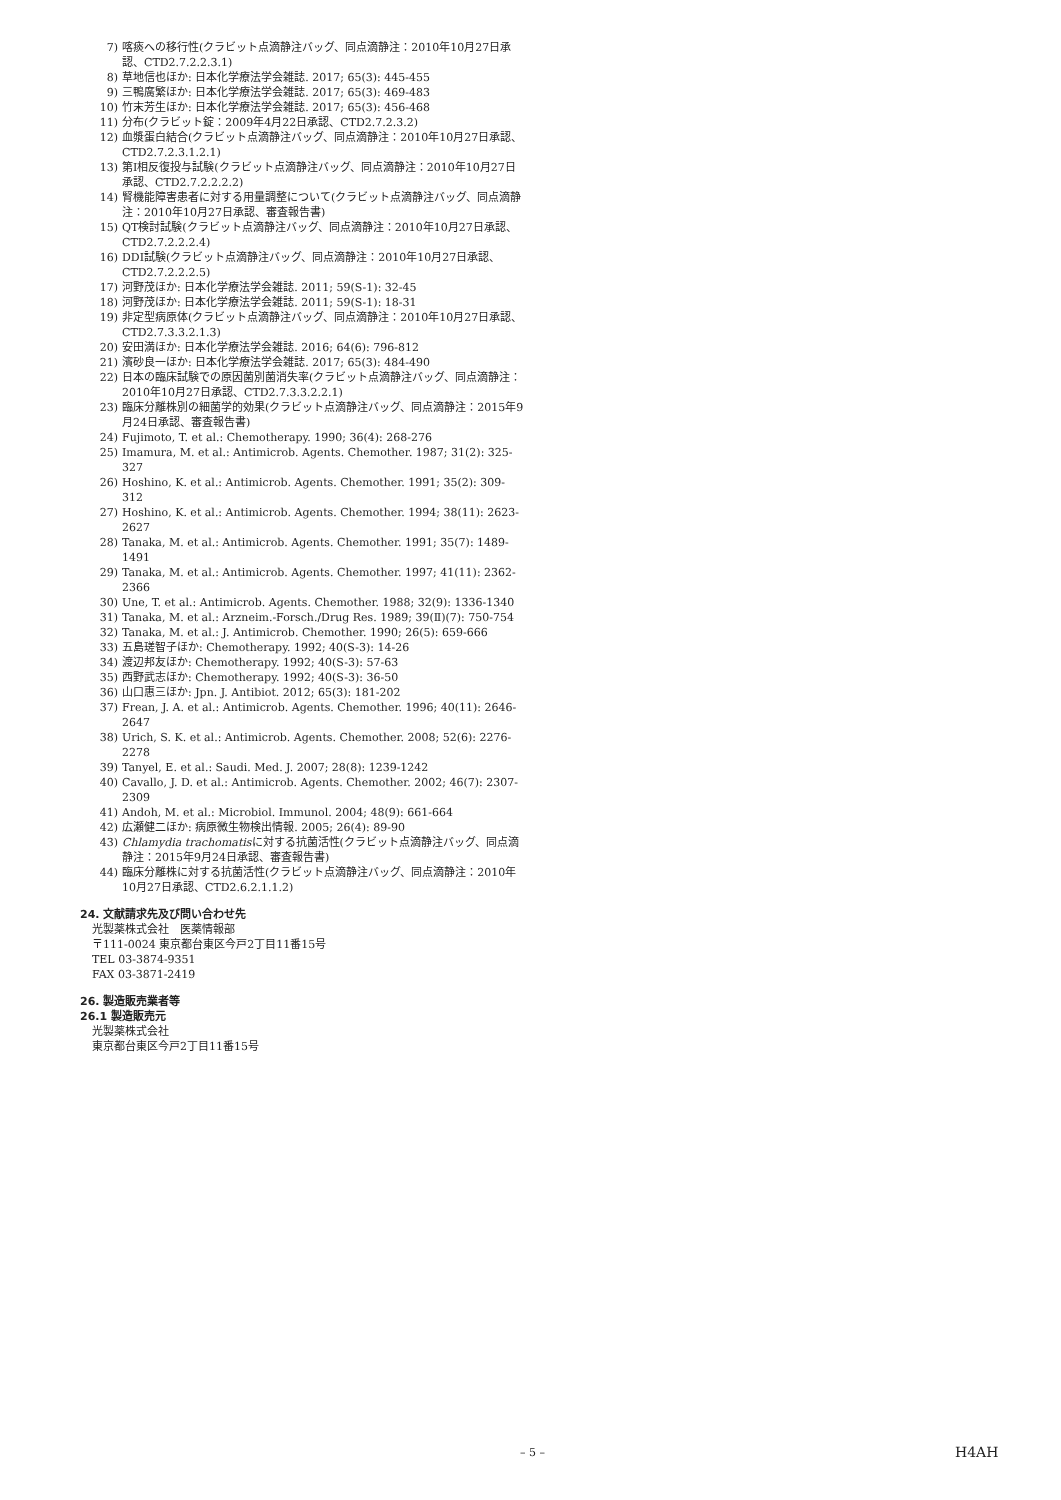7) 喀痰への移行性(クラビット点滴静注バッグ、同点滴静注：2010年10月27日承認、CTD2.7.2.2.3.1)
8) 草地信也ほか: 日本化学療法学会雑誌. 2017; 65(3): 445-455
9) 三鴨廣繁ほか: 日本化学療法学会雑誌. 2017; 65(3): 469-483
10) 竹末芳生ほか: 日本化学療法学会雑誌. 2017; 65(3): 456-468
11) 分布(クラビット錠：2009年4月22日承認、CTD2.7.2.3.2)
12) 血漿蛋白結合(クラビット点滴静注バッグ、同点滴静注：2010年10月27日承認、CTD2.7.2.3.1.2.1)
13) 第I相反復投与試験(クラビット点滴静注バッグ、同点滴静注：2010年10月27日承認、CTD2.7.2.2.2.2)
14) 腎機能障害患者に対する用量調整について(クラビット点滴静注バッグ、同点滴静注：2010年10月27日承認、審査報告書)
15) QT検討試験(クラビット点滴静注バッグ、同点滴静注：2010年10月27日承認、CTD2.7.2.2.2.4)
16) DDI試験(クラビット点滴静注バッグ、同点滴静注：2010年10月27日承認、CTD2.7.2.2.2.5)
17) 河野茂ほか: 日本化学療法学会雑誌. 2011; 59(S-1): 32-45
18) 河野茂ほか: 日本化学療法学会雑誌. 2011; 59(S-1): 18-31
19) 非定型病原体(クラビット点滴静注バッグ、同点滴静注：2010年10月27日承認、CTD2.7.3.3.2.1.3)
20) 安田満ほか: 日本化学療法学会雑誌. 2016; 64(6): 796-812
21) 濱砂良一ほか: 日本化学療法学会雑誌. 2017; 65(3): 484-490
22) 日本の臨床試験での原因菌別菌消失率(クラビット点滴静注バッグ、同点滴静注：2010年10月27日承認、CTD2.7.3.3.2.2.1)
23) 臨床分離株別の細菌学的効果(クラビット点滴静注バッグ、同点滴静注：2015年9月24日承認、審査報告書)
24) Fujimoto, T. et al.: Chemotherapy. 1990; 36(4): 268-276
25) Imamura, M. et al.: Antimicrob. Agents. Chemother. 1987; 31(2): 325-327
26) Hoshino, K. et al.: Antimicrob. Agents. Chemother. 1991; 35(2): 309-312
27) Hoshino, K. et al.: Antimicrob. Agents. Chemother. 1994; 38(11): 2623-2627
28) Tanaka, M. et al.: Antimicrob. Agents. Chemother. 1991; 35(7): 1489-1491
29) Tanaka, M. et al.: Antimicrob. Agents. Chemother. 1997; 41(11): 2362-2366
30) Une, T. et al.: Antimicrob. Agents. Chemother. 1988; 32(9): 1336-1340
31) Tanaka, M. et al.: Arzneim.-Forsch./Drug Res. 1989; 39(Ⅱ)(7): 750-754
32) Tanaka, M. et al.: J. Antimicrob. Chemother. 1990; 26(5): 659-666
33) 五島瑳智子ほか: Chemotherapy. 1992; 40(S-3): 14-26
34) 渡辺邦友ほか: Chemotherapy. 1992; 40(S-3): 57-63
35) 西野武志ほか: Chemotherapy. 1992; 40(S-3): 36-50
36) 山口惠三ほか: Jpn. J. Antibiot. 2012; 65(3): 181-202
37) Frean, J. A. et al.: Antimicrob. Agents. Chemother. 1996; 40(11): 2646-2647
38) Urich, S. K. et al.: Antimicrob. Agents. Chemother. 2008; 52(6): 2276-2278
39) Tanyel, E. et al.: Saudi. Med. J. 2007; 28(8): 1239-1242
40) Cavallo, J. D. et al.: Antimicrob. Agents. Chemother. 2002; 46(7): 2307-2309
41) Andoh, M. et al.: Microbiol. Immunol. 2004; 48(9): 661-664
42) 広瀬健二ほか: 病原微生物検出情報. 2005; 26(4): 89-90
43) Chlamydia trachomatisに対する抗菌活性(クラビット点滴静注バッグ、同点滴静注：2015年9月24日承認、審査報告書)
44) 臨床分離株に対する抗菌活性(クラビット点滴静注バッグ、同点滴静注：2010年10月27日承認、CTD2.6.2.1.1.2)
24. 文献請求先及び問い合わせ先
光製薬株式会社　医薬情報部
〒111-0024 東京都台東区今戸2丁目11番15号
TEL 03-3874-9351
FAX 03-3871-2419
26. 製造販売業者等
26.1 製造販売元
光製薬株式会社
東京都台東区今戸2丁目11番15号
– 5 – H4AH